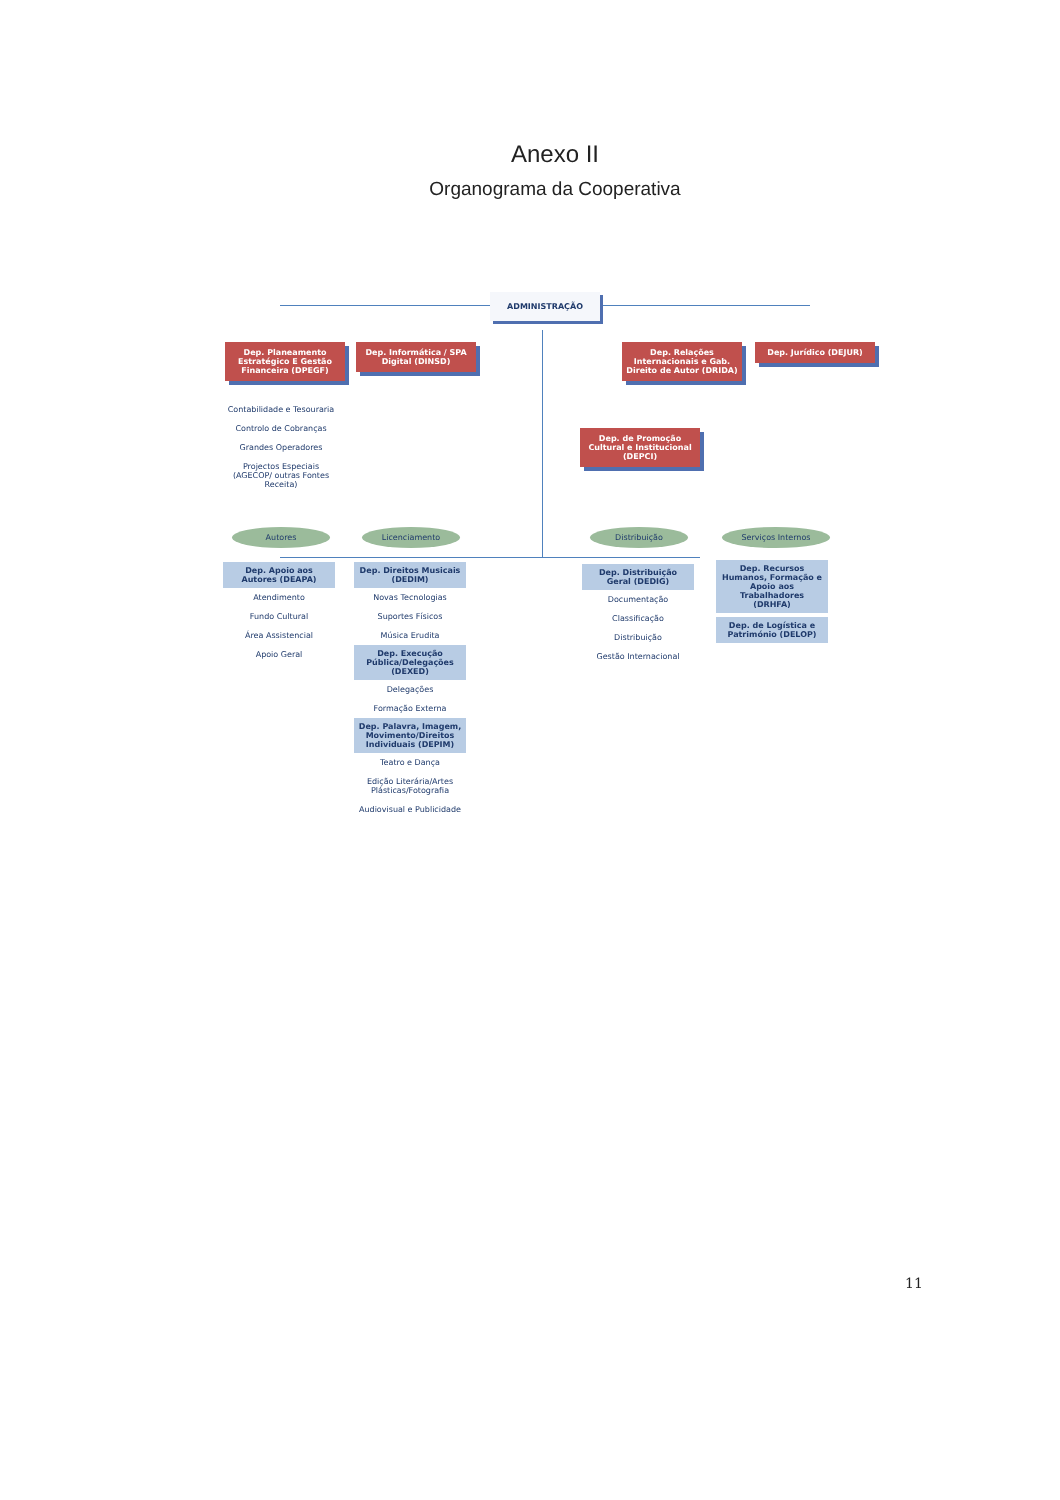Anexo II
Organograma da Cooperativa
ADMINISTRAÇÃO
Dep. Planeamento Estratégico E Gestão Financeira (DPEGF)
Dep. Informática / SPA Digital (DINSD)
Dep. Relações Internacionais e Gab. Direito de Autor (DRIDA)
Dep. Jurídico (DEJUR)
Contabilidade e Tesouraria
Controlo de Cobranças
Grandes Operadores
Projectos Especiais (AGECOP/ outras Fontes Receita)
Dep. de Promoção Cultural e Institucional (DEPCI)
Autores Licenciamento Distribuição
Serviços Internos
Dep. Apoio aos Autores (DEAPA)
Atendimento
Fundo Cultural
Área Assistencial
Apoio Geral
Dep. Direitos Musicais (DEDIM)
Novas Tecnologias
Suportes Físicos
Música Erudita
Dep. Execução Pública/Delegações (DEXED)
Delegações
Formação Externa
Dep. Palavra, Imagem, Movimento/Direitos Individuais (DEPIM)
Teatro e Dança
Edição Literária/Artes Plásticas/Fotografia
Audiovisual e Publicidade
Dep. Distribuição Geral (DEDIG)
Documentação
Classificação
Distribuição
Gestão Internacional
Dep. Recursos Humanos, Formação e Apoio aos Trabalhadores (DRHFA)
Dep. de Logística e Património (DELOP)
11